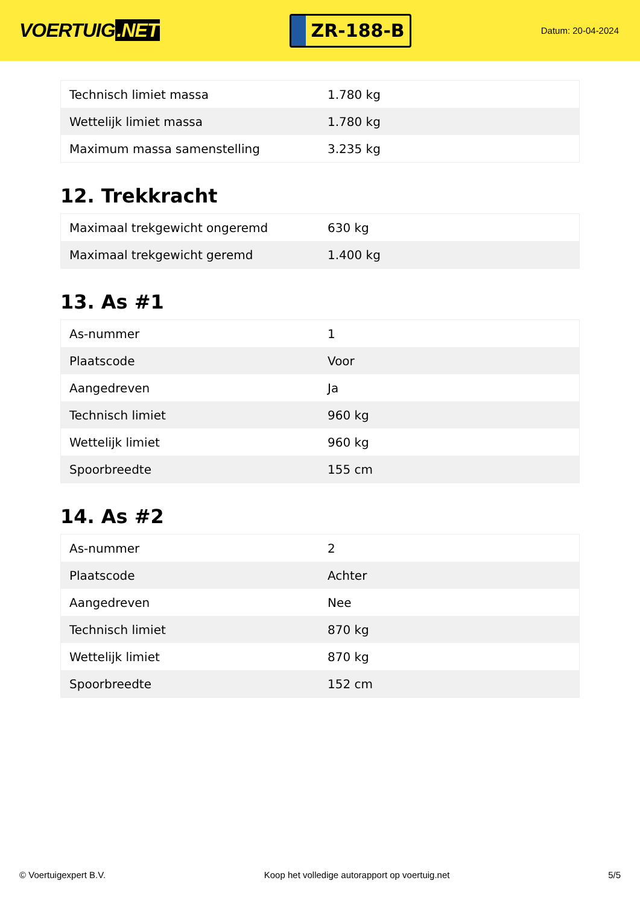VOERTUIG.NET
ZR-188-B
Datum: 20-04-2024
| Technisch limiet massa | 1.780 kg |
| Wettelijk limiet massa | 1.780 kg |
| Maximum massa samenstelling | 3.235 kg |
12. Trekkracht
| Maximaal trekgewicht ongeremd | 630 kg |
| Maximaal trekgewicht geremd | 1.400 kg |
13. As #1
| As-nummer | 1 |
| Plaatscode | Voor |
| Aangedreven | Ja |
| Technisch limiet | 960 kg |
| Wettelijk limiet | 960 kg |
| Spoorbreedte | 155 cm |
14. As #2
| As-nummer | 2 |
| Plaatscode | Achter |
| Aangedreven | Nee |
| Technisch limiet | 870 kg |
| Wettelijk limiet | 870 kg |
| Spoorbreedte | 152 cm |
© Voertuigexpert B.V. Koop het volledige autorapport op voertuig.net 5/5